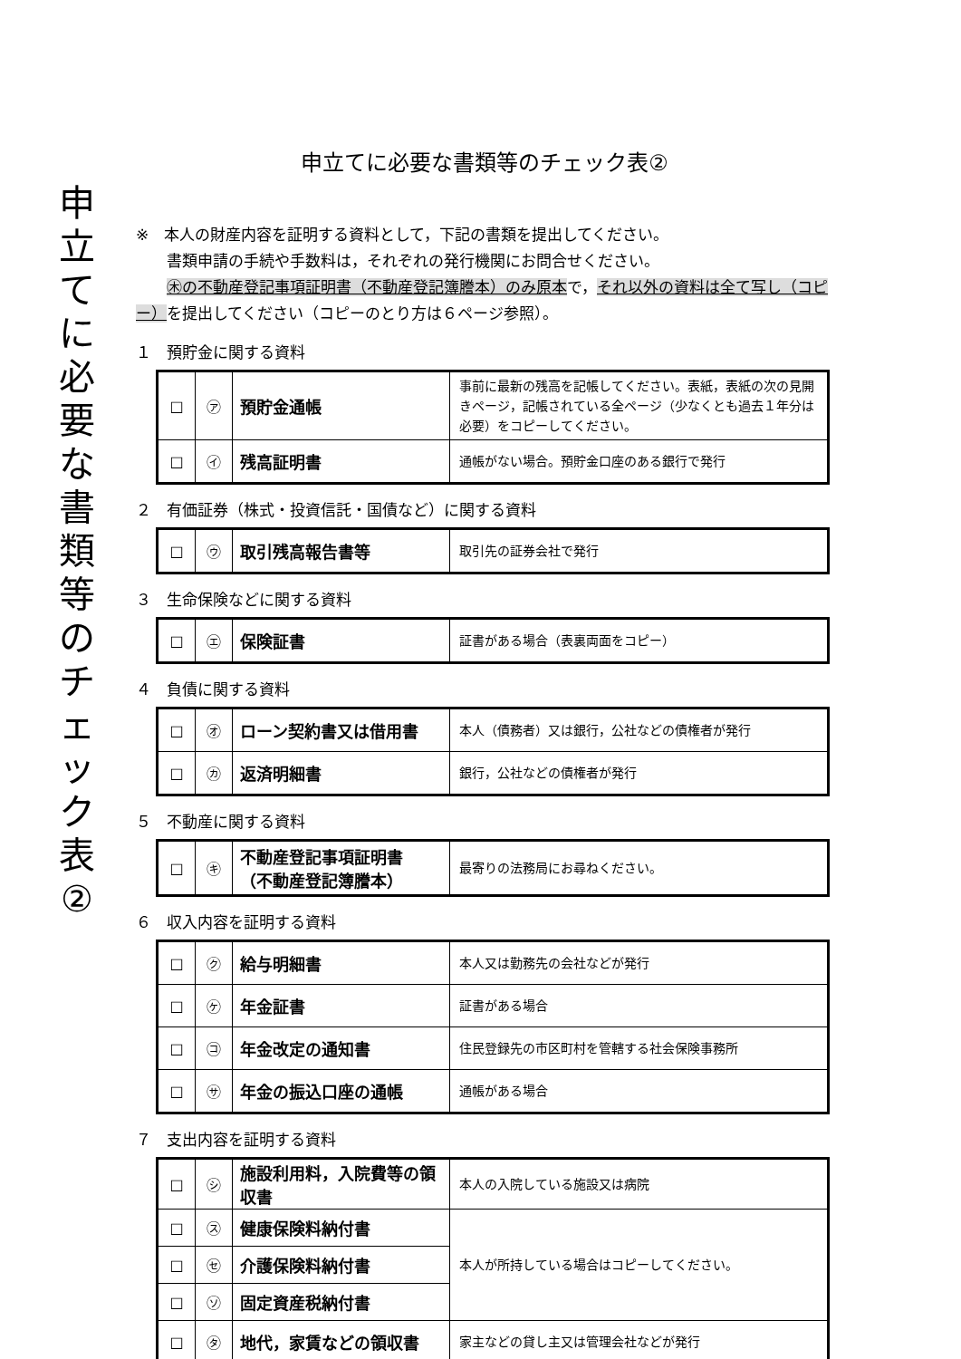申立てに必要な書類等のチェック表②
申立てに必要な書類等のチェック表②
※　本人の財産内容を証明する資料として，下記の書類を提出してください。
　　書類申請の手続や手数料は，それぞれの発行機関にお問合せください。
　　㊍の不動産登記事項証明書（不動産登記簿謄本）のみ原本で，それ以外の資料は全て写し（コピー）を提出してください（コピーのとり方は６ページ参照）。
１　預貯金に関する資料
| □ | ㋐ | 預貯金通帳 | 事前に最新の残高を記帳してください。表紙，表紙の次の見開きページ，記帳されている全ページ（少なくとも過去１年分は必要）をコピーしてください。 |
| □ | ㋑ | 残高証明書 | 通帳がない場合。預貯金口座のある銀行で発行 |
２　有価証券（株式・投資信託・国債など）に関する資料
| □ | ㋒ | 取引残高報告書等 | 取引先の証券会社で発行 |
３　生命保険などに関する資料
| □ | ㋓ | 保険証書 | 証書がある場合（表裏両面をコピー） |
４　負債に関する資料
| □ | ㋔ | ローン契約書又は借用書 | 本人（債務者）又は銀行，公社などの債権者が発行 |
| □ | ㋕ | 返済明細書 | 銀行，公社などの債権者が発行 |
５　不動産に関する資料
| □ | ㋖ | 不動産登記事項証明書 （不動産登記簿謄本） | 最寄りの法務局にお尋ねください。 |
６　収入内容を証明する資料
| □ | ㋗ | 給与明細書 | 本人又は勤務先の会社などが発行 |
| □ | ㋘ | 年金証書 | 証書がある場合 |
| □ | ㋙ | 年金改定の通知書 | 住民登録先の市区町村を管轄する社会保険事務所 |
| □ | ㋚ | 年金の振込口座の通帳 | 通帳がある場合 |
７　支出内容を証明する資料
| □ | ㋛ | 施設利用料，入院費等の領収書 | 本人の入院している施設又は病院 |
| □ | ㋜ | 健康保険料納付書 | 本人が所持している場合はコピーしてください。 |
| □ | ㋝ | 介護保険料納付書 | |
| □ | ㋞ | 固定資産税納付書 | |
| □ | ㋟ | 地代，家賃などの領収書 | 家主などの貸し主又は管理会社などが発行 |